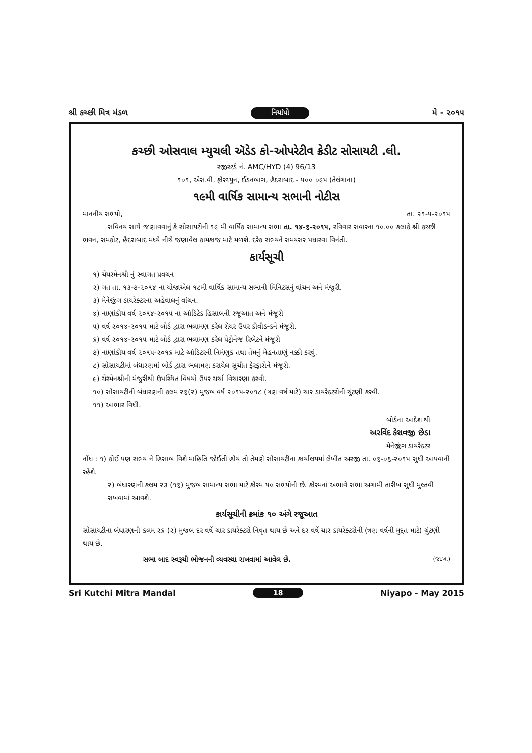શ્રી કચ્છી મિત્ર મંડળ નિયાંપો મે - ૨૦૧૫
કચ્છી ઓસવાલ મ્યુચલી ઍડેડ કો-ઓપરેટીવ ક્રેડીટ સોસાયટી .લી.
રજીસ્ટર્ડ નં. AMC/HYD (4) 96/13
૧૦૧, એસ.વી. ફોરચ્યુન, ઈડનબાગ, હૈદરાબાદ - ૫૦૦ ૦૯૫ (તેલંગાના)
૧૯મી વાર્ષિક સામાન્ય સભાની નોટીસ
માનનીય સભ્યો, તા. ૨૧-૫-૨૦૧૫
સવિનય સાથે જણાવવાનું કે સોસાયટીની ૧૯ મી વાર્ષિક સામાન્ય સભા તા. ૧૪-૬-૨૦૧૫, રવિવાર સવારના ૧૦.૦૦ કલાકે શ્રી કચ્છી ભવન, રામકોટ, હૈદરાબાદ મધ્યે નીચે જણાવેલ કામકાજ માટે મળશે. દરેક સભ્યને સમયસર પધારવા વિનંતી.
કાર્યસૂચી
૧) ચેયરમેનશ્રી નું સ્વાગત પ્રવચન
૨) ગત તા. ૧૩-૭-૨૦૧૪ ના યોજાએલ ૧૮મી વાર્ષિક સામાન્ય સભાની મિનિટસનું વાંચન અને મંજૂરી.
૩) મેનેજીંગ ડાયરેક્ટરના અહેવાલનું વાંચન.
૪) નાણાંકીય વર્ષ ૨૦૧૪-૨૦૧૫ ના ઑડિટેડ હિસાબની રજૂઆત અને મંજૂરી
૫) વર્ષ ૨૦૧૪-૨૦૧૫ માટે બોર્ડ દ્વારા ભલામણ કરેલ શેયર ઉપર ડીવીડન્ડને મંજૂરી.
૬) વર્ષ ૨૦૧૪-૨૦૧૫ માટે બોર્ડ દ્વારા ભલામણ કરેલ પેટ્રોનેજ રિબેટને મંજૂરી
૭) નાણાંકીય વર્ષ ૨૦૧૫-૨૦૧૬ માટે ઑડિટરની નિમંણુક તથા તેમનું મેહનતાણું નક્કી કરવું.
૮) સોસાયટીમાં બંધારણમાં બોર્ડ દ્વારા ભલામણ કરાયેલ સુચીત ફેરફારોને મંજૂરી.
૯) ચેરમેનશ્રીની મંજુરીથી ઉપસ્થિત વિષયો ઉપર ચર્ચા વિચારણા કરવી.
૧૦) સોસાયટીની બંધારણની કલમ ૨૬(૨) મુજબ વર્ષ ૨૦૧૫-૨૦૧૮ (ત્રણ વર્ષ માટે) ચાર ડાયરેક્ટરોની ચુંટણી કરવી.
૧૧) આભાર વિધી.
બોર્ડના આદેશ થી
અરવિંદ કેશવજી છેડા
મેનેજીંગ ડાયરેક્ટર
નોંધ : ૧) કોઈ પણ સભ્ય ને હિસાબ વિશે માહિતિ જોઈતી હોય તો તેમણે સોસાયટીના કાર્યાલયમાં લેખીત અરજી તા. ૦૬-૦૬-૨૦૧૫ સુધી આપવાની રહેશે.
૨) બંધારણની કલમ ૨૩ (૧૬) મુજબ સામાન્ય સભા માટે કોરમ ૫૦ સભ્યોની છે. કોરમનાં અભાવે સભા અગામી તારીખ સુધી મુલ્તવી રાખવામાં આવશે.
કાર્યસૂચીની ક્રમાંક ૧૦ અંગે રજૂઆત
સોસાયટીના બંધારણની કલમ ૨૬ (૨) મુજબ દર વર્ષે ચાર ડાયરેક્ટરો નિવૃત થાય છે અને દર વર્ષે ચાર ડાયરેક્ટરોની (ત્રણ વર્ષની મુદ્દત માટે) ચુંટણી થાય છે.
સભા બાદ સ્વરૂચી ભોજનની વ્યવસ્થા રાખવામાં આવેલ છે. (જા.ખ.)
Sri Kutchi Mitra Mandal 18 Niyapo - May 2015